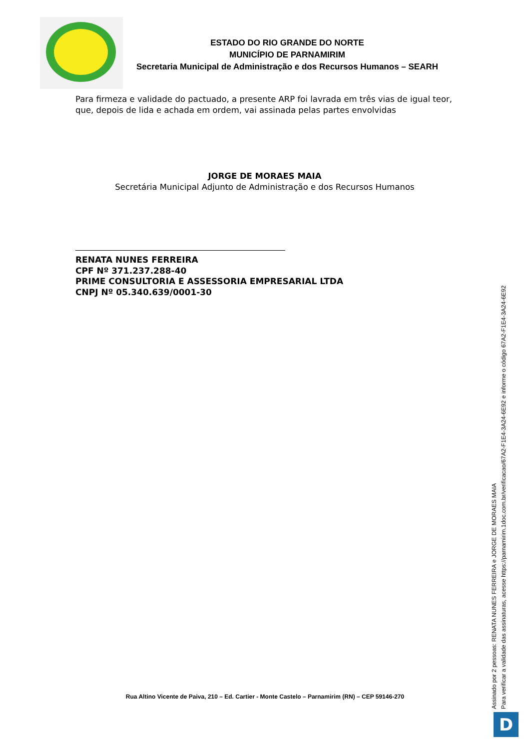ESTADO DO RIO GRANDE DO NORTE
MUNICÍPIO DE PARNAMIRIM
Secretaria Municipal de Administração e dos Recursos Humanos – SEARH
Para firmeza e validade do pactuado, a presente ARP foi lavrada em três vias de igual teor, que, depois de lida e achada em ordem, vai assinada pelas partes envolvidas
JORGE DE MORAES MAIA
Secretária Municipal Adjunto de Administração e dos Recursos Humanos
RENATA NUNES FERREIRA
CPF Nº 371.237.288-40
PRIME CONSULTORIA E ASSESSORIA EMPRESARIAL LTDA
CNPJ Nº 05.340.639/0001-30
Rua Altino Vicente de Paiva, 210 – Ed. Cartier - Monte Castelo – Parnamirim (RN) – CEP 59146-270
Assinado por 2 pessoas: RENATA NUNES FERREIRA e JORGE DE MORAES MAIA
Para verificar a validade das assinaturas, acesse https://parnamirim.1doc.com.br/verificacao/67A2-F1E4-3A24-6E92 e informe o código 67A2-F1E4-3A24-6E92
D